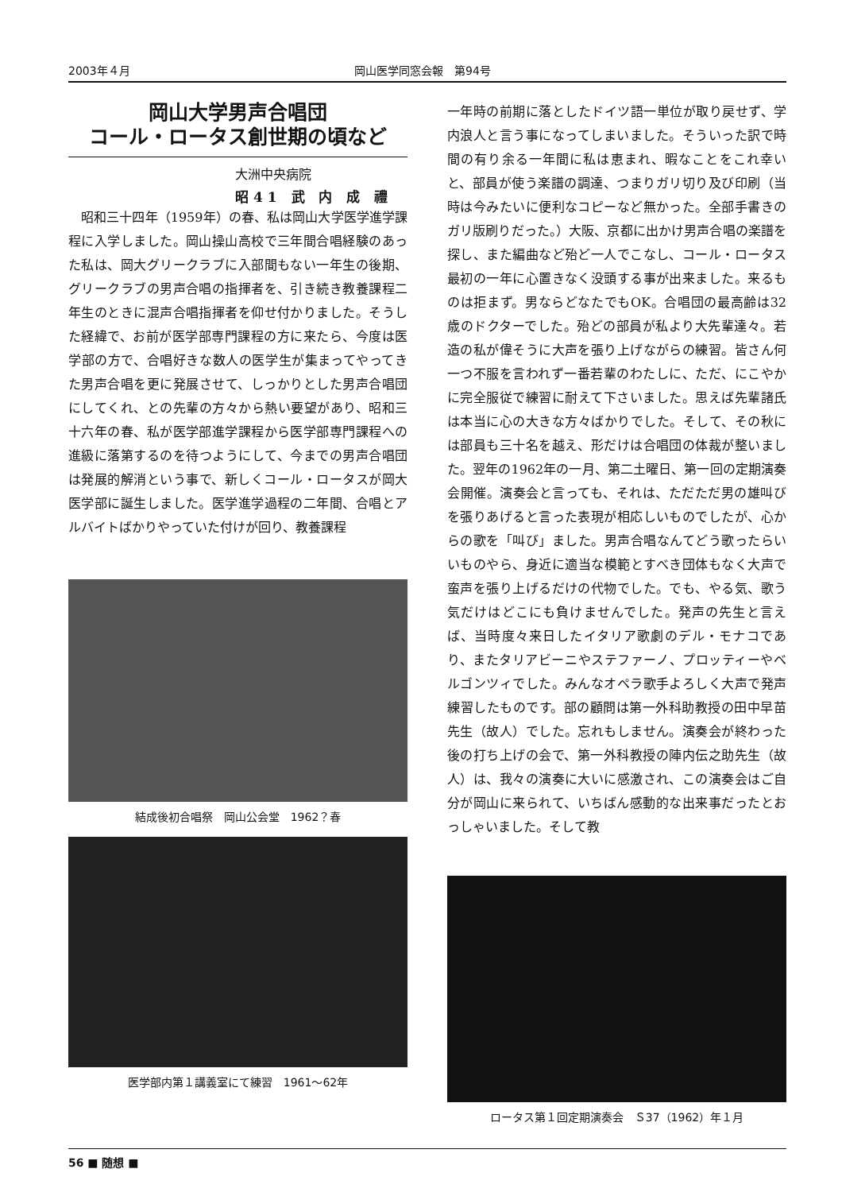2003年４月 岡山医学同窓会報　第94号
岡山大学男声合唱団
コール・ロータス創世期の頃など
大洲中央病院
昭41 武 内 成 禮
　昭和三十四年（1959年）の春、私は岡山大学医学進学課程に入学しました。岡山操山高校で三年間合唱経験のあった私は、岡大グリークラブに入部間もない一年生の後期、グリークラブの男声合唱の指揮者を、引き続き教養課程二年生のときに混声合唱指揮者を仰せ付かりました。そうした経緯で、お前が医学部専門課程の方に来たら、今度は医学部の方で、合唱好きな数人の医学生が集まってやってきた男声合唱を更に発展させて、しっかりとした男声合唱団にしてくれ、との先輩の方々から熱い要望があり、昭和三十六年の春、私が医学部進学課程から医学部専門課程への進級に落第するのを待つようにして、今までの男声合唱団は発展的解消という事で、新しくコール・ロータスが岡大医学部に誕生しました。医学進学過程の二年間、合唱とアルバイトばかりやっていた付けが回り、教養課程
結成後初合唱祭　岡山公会堂　1962？春
医学部内第１講義室にて練習　1961～62年
一年時の前期に落としたドイツ語一単位が取り戻せず、学内浪人と言う事になってしまいました。そういった訳で時間の有り余る一年間に私は恵まれ、暇なことをこれ幸いと、部員が使う楽譜の調達、つまりガリ切り及び印刷（当時は今みたいに便利なコピーなど無かった。全部手書きのガリ版刷りだった。）大阪、京都に出かけ男声合唱の楽譜を探し、また編曲など殆ど一人でこなし、コール・ロータス最初の一年に心置きなく没頭する事が出来ました。来るものは拒まず。男ならどなたでもOK。合唱団の最高齢は32歳のドクターでした。殆どの部員が私より大先輩達々。若造の私が偉そうに大声を張り上げながらの練習。皆さん何一つ不服を言われず一番若輩のわたしに、ただ、にこやかに完全服従で練習に耐えて下さいました。思えば先輩諸氏は本当に心の大きな方々ばかりでした。そして、その秋には部員も三十名を越え、形だけは合唱団の体裁が整いました。翌年の1962年の一月、第二土曜日、第一回の定期演奏会開催。演奏会と言っても、それは、ただただ男の雄叫びを張りあげると言った表現が相応しいものでしたが、心からの歌を「叫び」ました。男声合唱なんてどう歌ったらいいものやら、身近に適当な模範とすべき団体もなく大声で蛮声を張り上げるだけの代物でした。でも、やる気、歌う気だけはどこにも負けませんでした。発声の先生と言えば、当時度々来日したイタリア歌劇のデル・モナコであり、またタリアビーニやステファーノ、プロッティーやベルゴンツィでした。みんなオペラ歌手よろしく大声で発声練習したものです。部の顧問は第一外科助教授の田中早苗先生（故人）でした。忘れもしません。演奏会が終わった後の打ち上げの会で、第一外科教授の陣内伝之助先生（故人）は、我々の演奏に大いに感激され、この演奏会はご自分が岡山に来られて、いちばん感動的な出来事だったとおっしゃいました。そして教
ロータス第１回定期演奏会　Ｓ37（1962）年１月
56 ■ 随想 ■